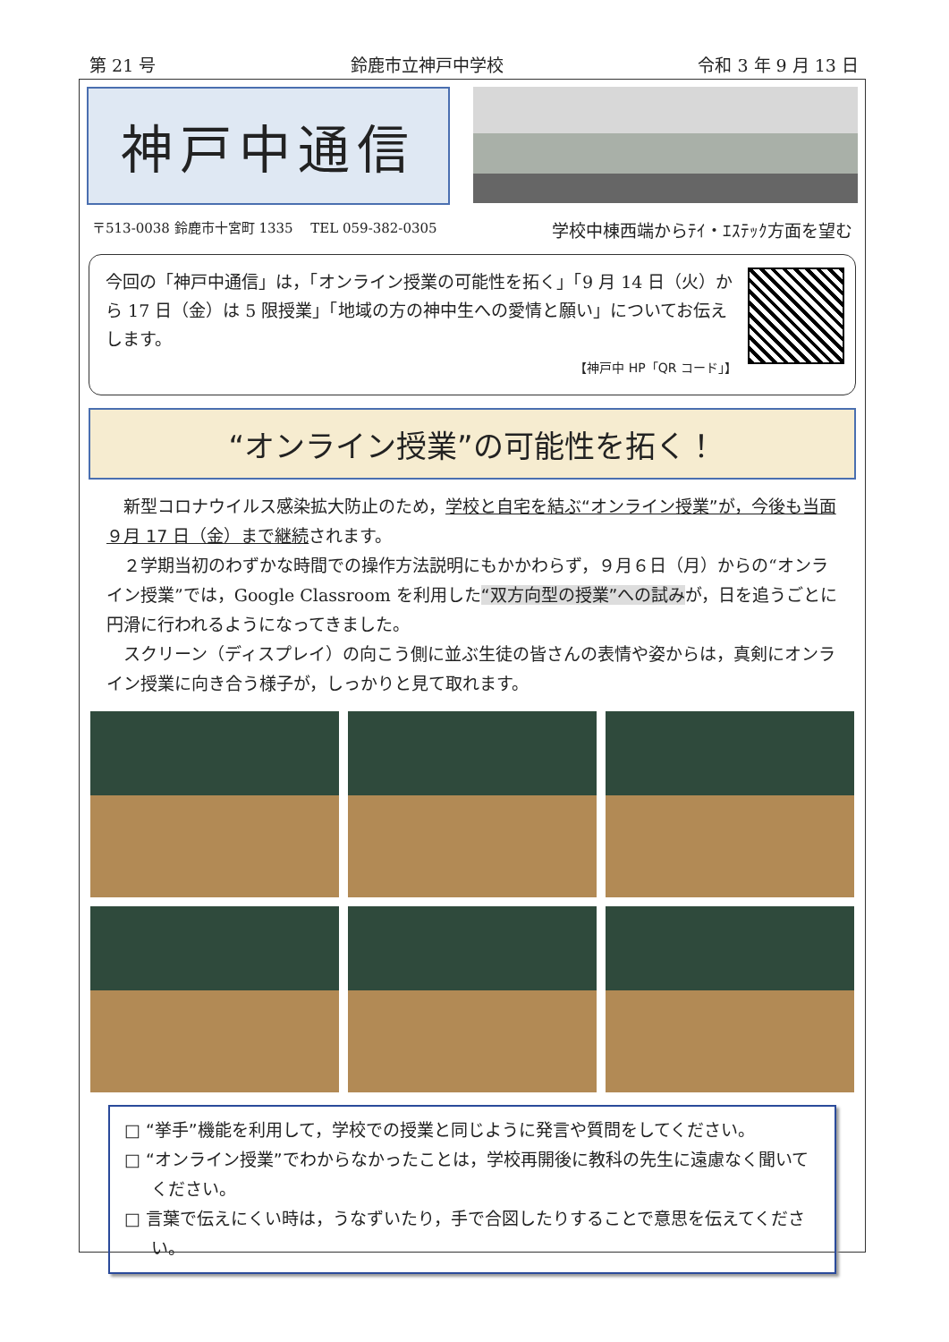第 21 号 鈴鹿市立神戸中学校 令和 3 年 9 月 13 日
神戸中通信
〒513-0038 鈴鹿市十宮町 1335　 TEL 059-382-0305 学校中棟西端からﾃｲ・ｴｽﾃｯｸ方面を望む
今回の「神戸中通信」は，「オンライン授業の可能性を拓く」「9 月 14 日（火）から 17 日（金）は 5 限授業」「地域の方の神中生への愛情と願い」についてお伝えします。
【神戸中 HP「QR コード」】
“オンライン授業”の可能性を拓く！
新型コロナウイルス感染拡大防止のため，学校と自宅を結ぶ“オンライン授業”が，今後も当面９月 17 日（金）まで継続されます。
２学期当初のわずかな時間での操作方法説明にもかかわらず，９月６日（月）からの“オンライン授業”では，Google Classroom を利用した“双方向型の授業”への試みが，日を追うごとに円滑に行われるようになってきました。
スクリーン（ディスプレイ）の向こう側に並ぶ生徒の皆さんの表情や姿からは，真剣にオンライン授業に向き合う様子が，しっかりと見て取れます。
□ “挙手”機能を利用して，学校での授業と同じように発言や質問をしてください。
□ “オンライン授業”でわからなかったことは，学校再開後に教科の先生に遠慮なく聞いてください。
□ 言葉で伝えにくい時は，うなずいたり，手で合図したりすることで意思を伝えてください。